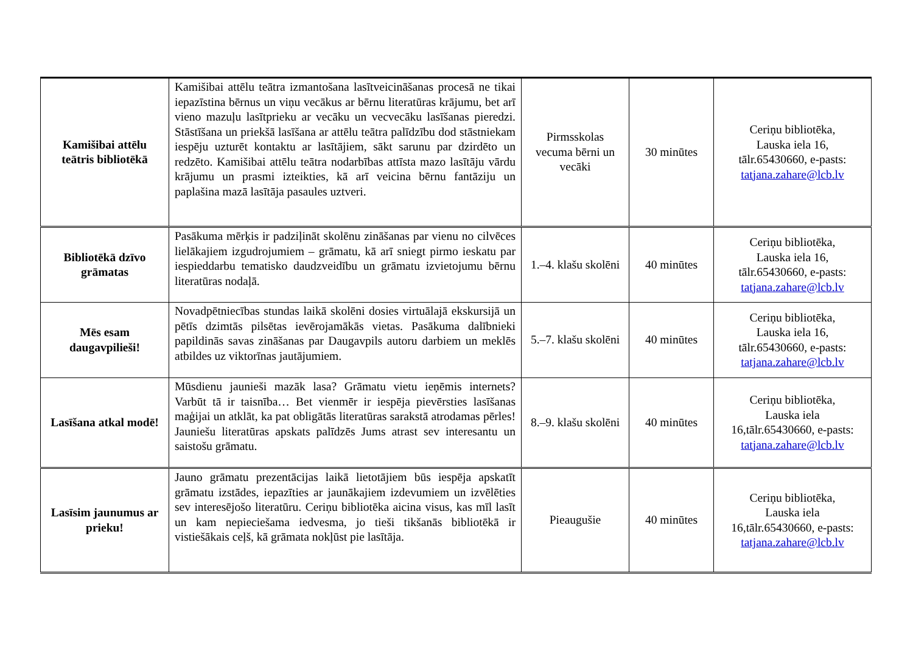| Kamišibai attēlu teātris bibliotēkā | Kamišibai attēlu teātra izmantošana lasītveicināšanas procesā ne tikai iepazīstina bērnus un viņu vecākus ar bērnu literatūras krājumu, bet arī vieno mazuļu lasītprieku ar vecāku un vecvecāku lasīšanas pieredzi. Stāstīšana un priekšā lasīšana ar attēlu teātra palīdzību dod stāstniekam iespēju uzturēt kontaktu ar lasītājiem, sākt sarunu par dzirdēto un redzēto. Kamišibai attēlu teātra nodarbības attīsta mazo lasītāju vārdu krājumu un prasmi izteikties, kā arī veicina bērnu fantāziju un paplašina mazā lasītāja pasaules uztveri. | Pirmsskolas vecuma bērni un vecāki | 30 minūtes | Ceriņu bibliotēka, Lauska iela 16, tālr.65430660, e-pasts: tatjana.zahare@lcb.lv |
| Bibliotēkā dzīvo grāmatas | Pasākuma mērķis ir padziļināt skolēnu zināšanas par vienu no cilvēces lielākajiem izgudrojumiem – grāmatu, kā arī sniegt pirmo ieskatu par iespieddarbu tematisko daudzveidību un grāmatu izvietojumu bērnu literatūras nodaļā. | 1.–4. klašu skolēni | 40 minūtes | Ceriņu bibliotēka, Lauska iela 16, tālr.65430660, e-pasts: tatjana.zahare@lcb.lv |
| Mēs esam daugavpilieši! | Novadpētniecības stundas laikā skolēni dosies virtuālajā ekskursijā un pētīs dzimtās pilsētas ievērojamākās vietas. Pasākuma dalībnieki papildinās savas zināšanas par Daugavpils autoru darbiem un meklēs atbildes uz viktorīnas jautājumiem. | 5.–7. klašu skolēni | 40 minūtes | Ceriņu bibliotēka, Lauska iela 16, tālr.65430660, e-pasts: tatjana.zahare@lcb.lv |
| Lasīšana atkal modē! | Mūsdienu jaunieši mazāk lasa? Grāmatu vietu ieņēmis internets? Varbūt tā ir taisnība… Bet vienmēr ir iespēja pievērsties lasīšanas maģijai un atklāt, ka pat obligātās literatūras sarakstā atrodamas pērles! Jauniešu literatūras apskats palīdzēs Jums atrast sev interesantu un saistošu grāmatu. | 8.–9. klašu skolēni | 40 minūtes | Ceriņu bibliotēka, Lauska iela 16,tālr.65430660, e-pasts: tatjana.zahare@lcb.lv |
| Lasīsim jaunumus ar prieku! | Jauno grāmatu prezentācijas laikā lietotājiem būs iespēja apskatīt grāmatu izstādes, iepazīties ar jaunākajiem izdevumiem un izvēlēties sev interesējošo literatūru. Ceriņu bibliotēka aicina visus, kas mīl lasīt un kam nepieciešama iedvesma, jo tieši tikšanās bibliotēkā ir vistiešākais ceļš, kā grāmata nokļūst pie lasītāja. | Pieaugušie | 40 minūtes | Ceriņu bibliotēka, Lauska iela 16,tālr.65430660, e-pasts: tatjana.zahare@lcb.lv |